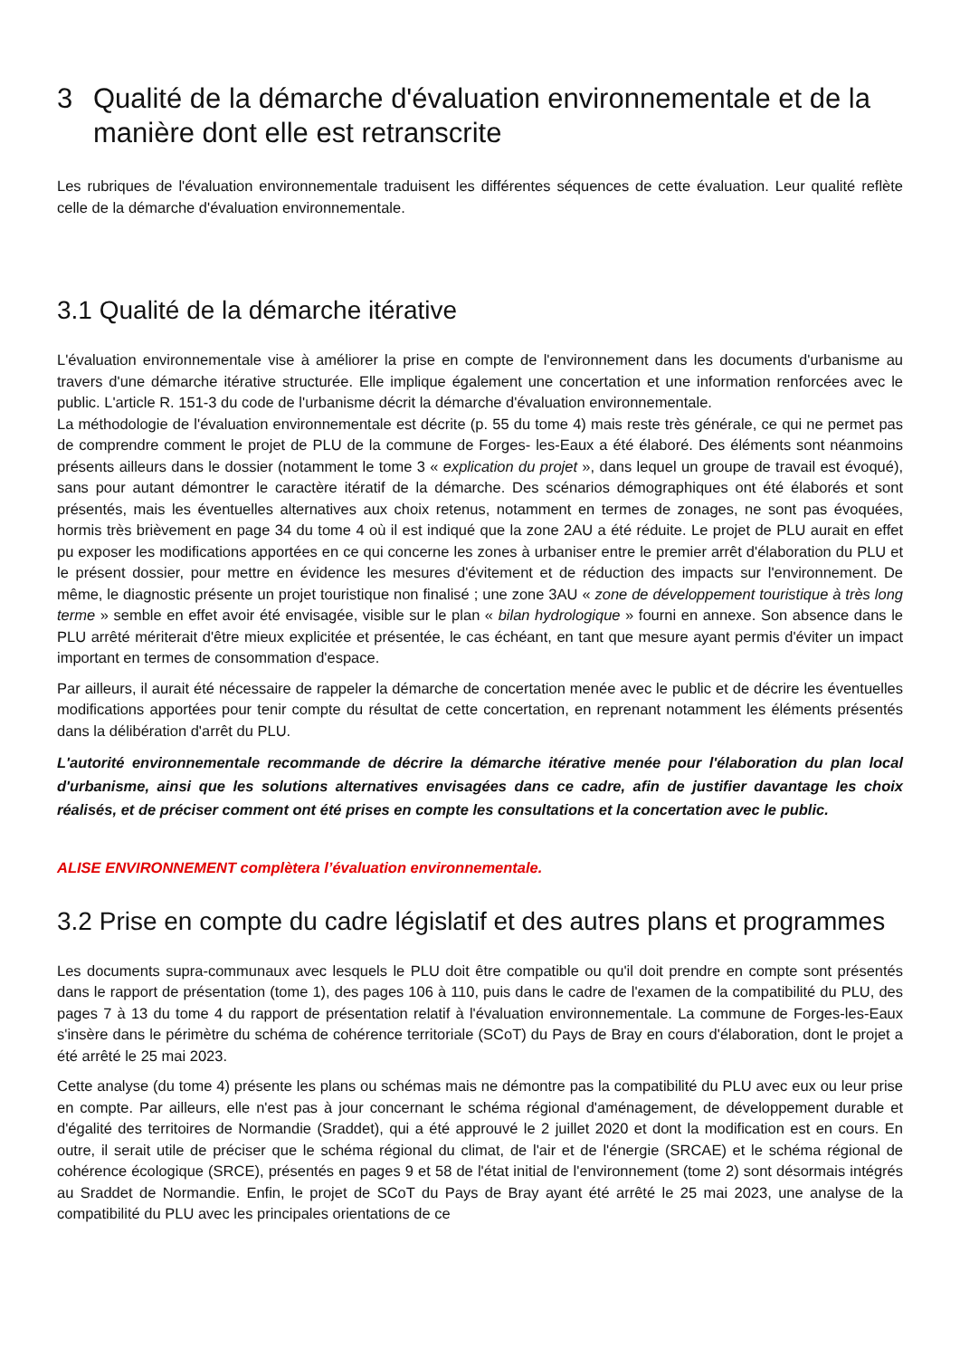3 Qualité de la démarche d'évaluation environnementale et de la manière dont elle est retranscrite
Les rubriques de l'évaluation environnementale traduisent les différentes séquences de cette évaluation. Leur qualité reflète celle de la démarche d'évaluation environnementale.
3.1 Qualité de la démarche itérative
L'évaluation environnementale vise à améliorer la prise en compte de l'environnement dans les documents d'urbanisme au travers d'une démarche itérative structurée. Elle implique également une concertation et une information renforcées avec le public. L'article R. 151-3 du code de l'urbanisme décrit la démarche d'évaluation environnementale.
La méthodologie de l'évaluation environnementale est décrite (p. 55 du tome 4) mais reste très générale, ce qui ne permet pas de comprendre comment le projet de PLU de la commune de Forges- les-Eaux a été élaboré. Des éléments sont néanmoins présents ailleurs dans le dossier (notamment le tome 3 « explication du projet », dans lequel un groupe de travail est évoqué), sans pour autant démontrer le caractère itératif de la démarche. Des scénarios démographiques ont été élaborés et sont présentés, mais les éventuelles alternatives aux choix retenus, notamment en termes de zonages, ne sont pas évoquées, hormis très brièvement en page 34 du tome 4 où il est indiqué que la zone 2AU a été réduite. Le projet de PLU aurait en effet pu exposer les modifications apportées en ce qui concerne les zones à urbaniser entre le premier arrêt d'élaboration du PLU et le présent dossier, pour mettre en évidence les mesures d'évitement et de réduction des impacts sur l'environnement. De même, le diagnostic présente un projet touristique non finalisé ; une zone 3AU « zone de développement touristique à très long terme » semble en effet avoir été envisagée, visible sur le plan « bilan hydrologique » fourni en annexe. Son absence dans le PLU arrêté mériterait d'être mieux explicitée et présentée, le cas échéant, en tant que mesure ayant permis d'éviter un impact important en termes de consommation d'espace.
Par ailleurs, il aurait été nécessaire de rappeler la démarche de concertation menée avec le public et de décrire les éventuelles modifications apportées pour tenir compte du résultat de cette concertation, en reprenant notamment les éléments présentés dans la délibération d'arrêt du PLU.
L'autorité environnementale recommande de décrire la démarche itérative menée pour l'élaboration du plan local d'urbanisme, ainsi que les solutions alternatives envisagées dans ce cadre, afin de justifier davantage les choix réalisés, et de préciser comment ont été prises en compte les consultations et la concertation avec le public.
ALISE ENVIRONNEMENT complètera l’évaluation environnementale.
3.2 Prise en compte du cadre législatif et des autres plans et programmes
Les documents supra-communaux avec lesquels le PLU doit être compatible ou qu'il doit prendre en compte sont présentés dans le rapport de présentation (tome 1), des pages 106 à 110, puis dans le cadre de l'examen de la compatibilité du PLU, des pages 7 à 13 du tome 4 du rapport de présentation relatif à l'évaluation environnementale. La commune de Forges-les-Eaux s'insère dans le périmètre du schéma de cohérence territoriale (SCoT) du Pays de Bray en cours d'élaboration, dont le projet a été arrêté le 25 mai 2023.
Cette analyse (du tome 4) présente les plans ou schémas mais ne démontre pas la compatibilité du PLU avec eux ou leur prise en compte. Par ailleurs, elle n'est pas à jour concernant le schéma régional d'aménagement, de développement durable et d'égalité des territoires de Normandie (Sraddet), qui a été approuvé le 2 juillet 2020 et dont la modification est en cours. En outre, il serait utile de préciser que le schéma régional du climat, de l'air et de l'énergie (SRCAE) et le schéma régional de cohérence écologique (SRCE), présentés en pages 9 et 58 de l'état initial de l'environnement (tome 2) sont désormais intégrés au Sraddet de Normandie. Enfin, le projet de SCoT du Pays de Bray ayant été arrêté le 25 mai 2023, une analyse de la compatibilité du PLU avec les principales orientations de ce